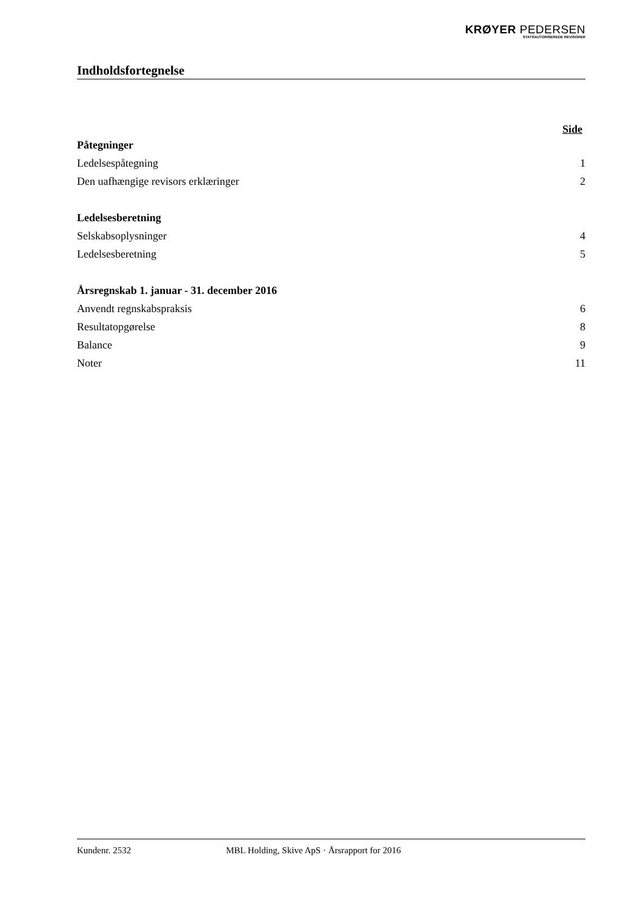KRØYER PEDERSEN
STATSAUTORISEREDE REVISORER
Indholdsfortegnelse
Side
Påtegninger
Ledelsespåtegning 1
Den uafhængige revisors erklæringer 2
Ledelsesberetning
Selskabsoplysninger 4
Ledelsesberetning 5
Årsregnskab 1. januar - 31. december 2016
Anvendt regnskabspraksis 6
Resultatopgørelse 8
Balance 9
Noter 11
Kundenr. 2532 MBL Holding, Skive ApS · Årsrapport for 2016